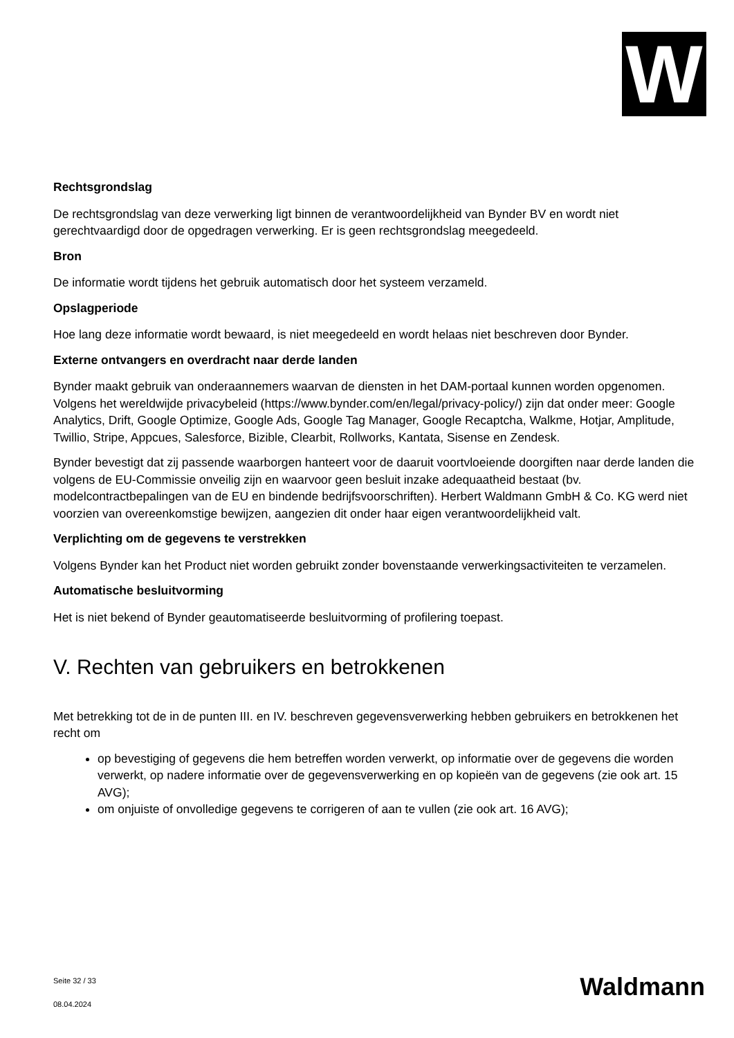W
Rechtsgrondslag
De rechtsgrondslag van deze verwerking ligt binnen de verantwoordelijkheid van Bynder BV en wordt niet gerechtvaardigd door de opgedragen verwerking. Er is geen rechtsgrondslag meegedeeld.
Bron
De informatie wordt tijdens het gebruik automatisch door het systeem verzameld.
Opslagperiode
Hoe lang deze informatie wordt bewaard, is niet meegedeeld en wordt helaas niet beschreven door Bynder.
Externe ontvangers en overdracht naar derde landen
Bynder maakt gebruik van onderaannemers waarvan de diensten in het DAM-portaal kunnen worden opgenomen. Volgens het wereldwijde privacybeleid (https://www.bynder.com/en/legal/privacy-policy/) zijn dat onder meer: Google Analytics, Drift, Google Optimize, Google Ads, Google Tag Manager, Google Recaptcha, Walkme, Hotjar, Amplitude, Twillio, Stripe, Appcues, Salesforce, Bizible, Clearbit, Rollworks, Kantata, Sisense en Zendesk.
Bynder bevestigt dat zij passende waarborgen hanteert voor de daaruit voortvloeiende doorgiften naar derde landen die volgens de EU-Commissie onveilig zijn en waarvoor geen besluit inzake adequaatheid bestaat (bv. modelcontractbepalingen van de EU en bindende bedrijfsvoorschriften). Herbert Waldmann GmbH & Co. KG werd niet voorzien van overeenkomstige bewijzen, aangezien dit onder haar eigen verantwoordelijkheid valt.
Verplichting om de gegevens te verstrekken
Volgens Bynder kan het Product niet worden gebruikt zonder bovenstaande verwerkingsactiviteiten te verzamelen.
Automatische besluitvorming
Het is niet bekend of Bynder geautomatiseerde besluitvorming of profilering toepast.
V. Rechten van gebruikers en betrokkenen
Met betrekking tot de in de punten III. en IV. beschreven gegevensverwerking hebben gebruikers en betrokkenen het recht om
op bevestiging of gegevens die hem betreffen worden verwerkt, op informatie over de gegevens die worden verwerkt, op nadere informatie over de gegevensverwerking en op kopieën van de gegevens (zie ook art. 15 AVG);
om onjuiste of onvolledige gegevens te corrigeren of aan te vullen (zie ook art. 16 AVG);
Seite 32 / 33
08.04.2024
Waldmann